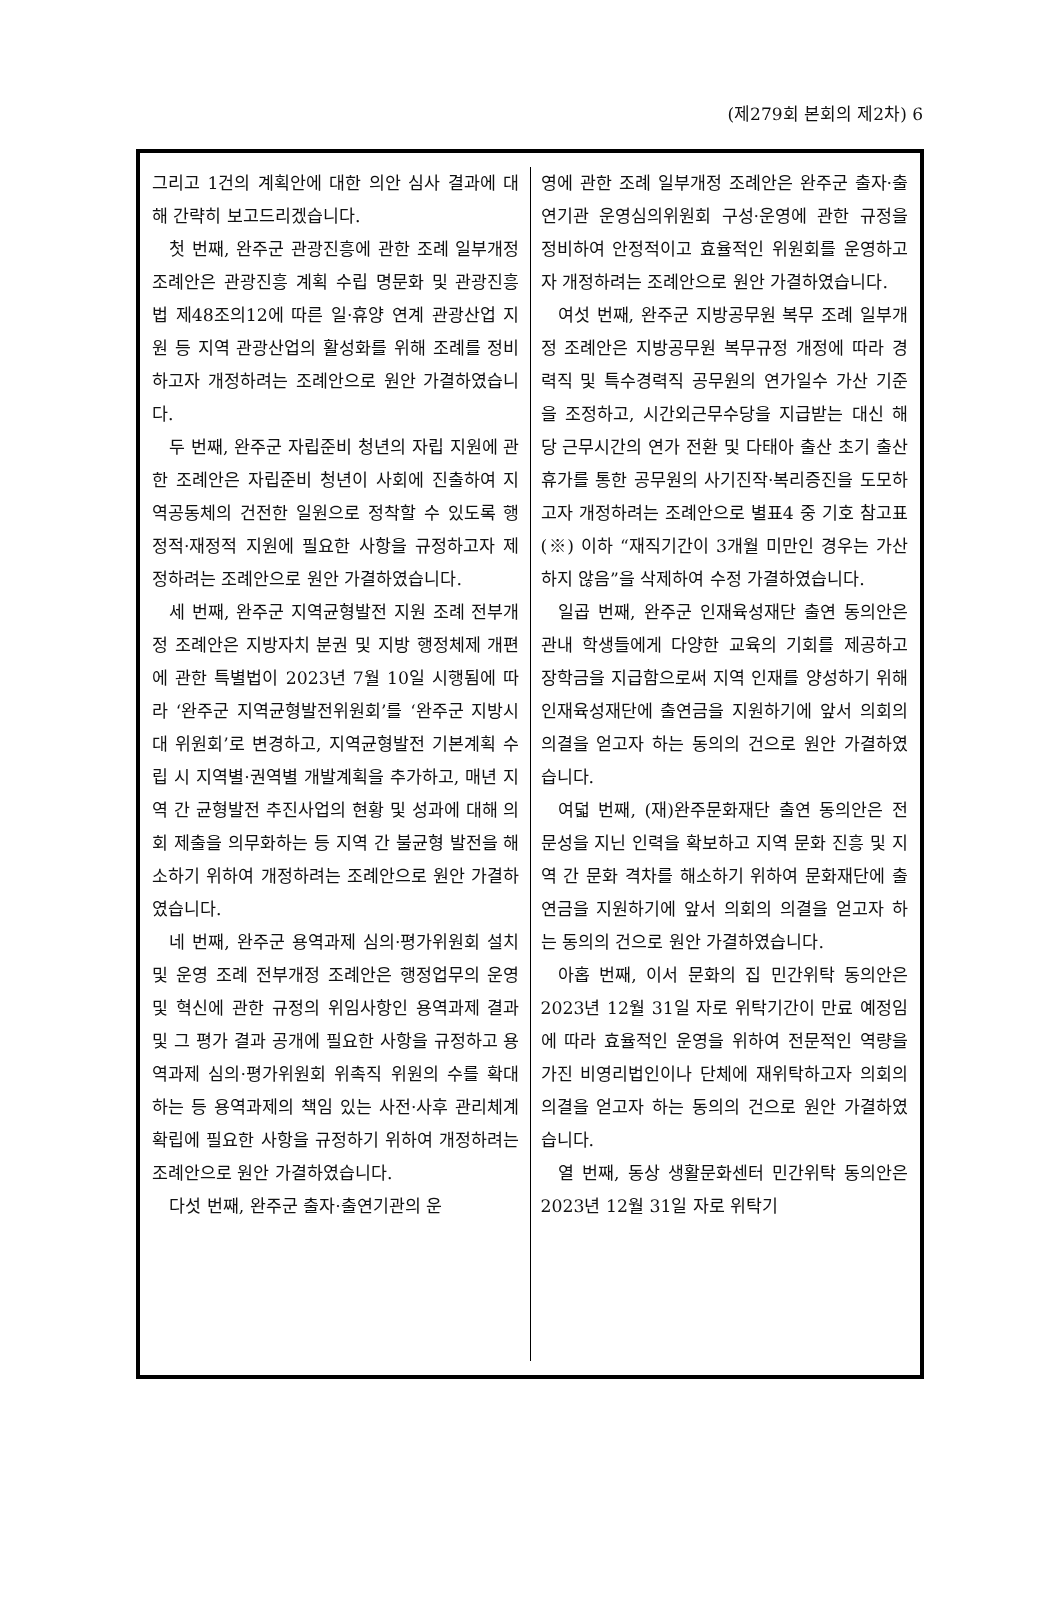(제279회 본회의 제2차) 6
그리고 1건의 계획안에 대한 의안 심사 결과에 대해 간략히 보고드리겠습니다.
첫 번째, 완주군 관광진흥에 관한 조례 일부개정 조례안은 관광진흥 계획 수립 명문화 및 관광진흥법 제48조의12에 따른 일·휴양 연계 관광산업 지원 등 지역 관광산업의 활성화를 위해 조례를 정비하고자 개정하려는 조례안으로 원안 가결하였습니다.
두 번째, 완주군 자립준비 청년의 자립 지원에 관한 조례안은 자립준비 청년이 사회에 진출하여 지역공동체의 건전한 일원으로 정착할 수 있도록 행정적·재정적 지원에 필요한 사항을 규정하고자 제정하려는 조례안으로 원안 가결하였습니다.
세 번째, 완주군 지역균형발전 지원 조례 전부개정 조례안은 지방자치 분권 및 지방 행정체제 개편에 관한 특별법이 2023년 7월 10일 시행됨에 따라 ‘완주군 지역균형발전위원회’를 ‘완주군 지방시대 위원회’로 변경하고, 지역균형발전 기본계획 수립 시 지역별·권역별 개발계획을 추가하고, 매년 지역 간 균형발전 추진사업의 현황 및 성과에 대해 의회 제출을 의무화하는 등 지역 간 불균형 발전을 해소하기 위하여 개정하려는 조례안으로 원안 가결하였습니다.
네 번째, 완주군 용역과제 심의·평가위원회 설치 및 운영 조례 전부개정 조례안은 행정업무의 운영 및 혁신에 관한 규정의 위임사항인 용역과제 결과 및 그 평가 결과 공개에 필요한 사항을 규정하고 용역과제 심의·평가위원회 위촉직 위원의 수를 확대하는 등 용역과제의 책임 있는 사전·사후 관리체계 확립에 필요한 사항을 규정하기 위하여 개정하려는 조례안으로 원안 가결하였습니다.
다섯 번째, 완주군 출자·출연기관의 운
영에 관한 조례 일부개정 조례안은 완주군 출자·출연기관 운영심의위원회 구성·운영에 관한 규정을 정비하여 안정적이고 효율적인 위원회를 운영하고자 개정하려는 조례안으로 원안 가결하였습니다.
여섯 번째, 완주군 지방공무원 복무 조례 일부개정 조례안은 지방공무원 복무규정 개정에 따라 경력직 및 특수경력직 공무원의 연가일수 가산 기준을 조정하고, 시간외근무수당을 지급받는 대신 해당 근무시간의 연가 전환 및 다태아 출산 초기 출산휴가를 통한 공무원의 사기진작·복리증진을 도모하고자 개정하려는 조례안으로 별표4 중 기호 참고표(※) 이하 “재직기간이 3개월 미만인 경우는 가산하지 않음”을 삭제하여 수정 가결하였습니다.
일곱 번째, 완주군 인재육성재단 출연 동의안은 관내 학생들에게 다양한 교육의 기회를 제공하고 장학금을 지급함으로써 지역 인재를 양성하기 위해 인재육성재단에 출연금을 지원하기에 앞서 의회의 의결을 얻고자 하는 동의의 건으로 원안 가결하였습니다.
여덟 번째, (재)완주문화재단 출연 동의안은 전문성을 지닌 인력을 확보하고 지역 문화 진흥 및 지역 간 문화 격차를 해소하기 위하여 문화재단에 출연금을 지원하기에 앞서 의회의 의결을 얻고자 하는 동의의 건으로 원안 가결하였습니다.
아홉 번째, 이서 문화의 집 민간위탁 동의안은 2023년 12월 31일 자로 위탁기간이 만료 예정임에 따라 효율적인 운영을 위하여 전문적인 역량을 가진 비영리법인이나 단체에 재위탁하고자 의회의 의결을 얻고자 하는 동의의 건으로 원안 가결하였습니다.
열 번째, 동상 생활문화센터 민간위탁 동의안은 2023년 12월 31일 자로 위탁기